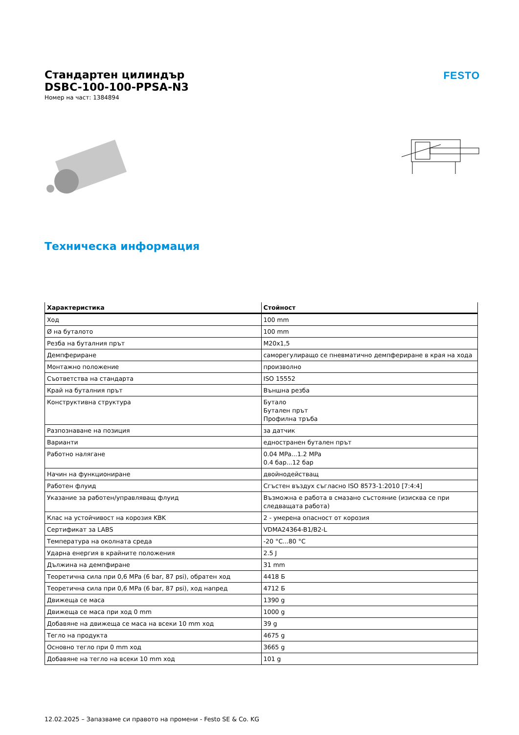Стандартен цилиндър
DSBC-100-100-PPSA-N3
Номер на част: 1384894
FESTO
Техническа информация
| Характеристика | Стойност |
| --- | --- |
| Ход | 100 mm |
| Ø на буталото | 100 mm |
| Резба на буталния прът | M20x1,5 |
| Демпфериране | саморегулиращо се пневматично демпфериране в края на хода |
| Монтажно положение | произволно |
| Съответства на стандарта | ISO 15552 |
| Край на буталния прът | Външна резба |
| Конструктивна структура | Бутало Бутален прът Профилна тръба |
| Разпознаване на позиция | за датчик |
| Варианти | едностранен бутален прът |
| Работно налягане | 0.04 MPa...1.2 MPa 0.4 бар...12 бар |
| Начин на функциониране | двойнодействащ |
| Работен флуид | Сгъстен въздух съгласно ISO 8573-1:2010 [7:4:4] |
| Указание за работен/управляващ флуид | Възможна е работа в смазано състояние (изисква се при следващата работа) |
| Клас на устойчивост на корозия KBK | 2 - умерена опасност от корозия |
| Сертификат за LABS | VDMA24364-B1/B2-L |
| Температура на околната среда | -20 °C...80 °C |
| Ударна енергия в крайните положения | 2.5 J |
| Дължина на демпфиране | 31 mm |
| Теоретична сила при 0,6 MPa (6 bar, 87 psi), обратен ход | 4418 Б |
| Теоретична сила при 0,6 MPa (6 bar, 87 psi), ход напред | 4712 Б |
| Движеща се маса | 1390 g |
| Движеща се маса при ход 0 mm | 1000 g |
| Добавяне на движеща се маса на всеки 10 mm ход | 39 g |
| Тегло на продукта | 4675 g |
| Основно тегло при 0 mm ход | 3665 g |
| Добавяне на тегло на всеки 10 mm ход | 101 g |
12.02.2025 – Запазваме си правото на промени - Festo SE & Co. KG